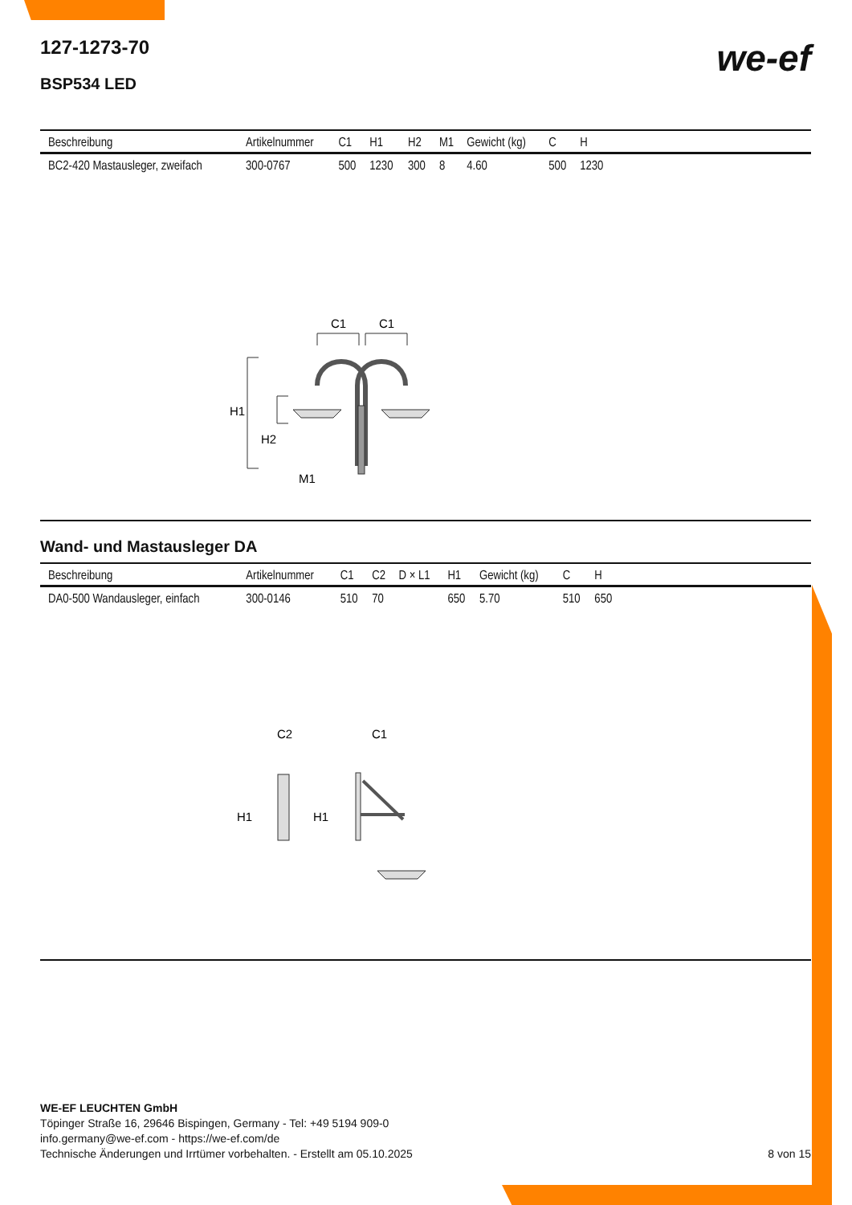we-ef
127-1273-70
BSP534 LED
| Beschreibung | Artikelnummer | C1 | H1 | H2 | M1 | Gewicht (kg) | C | H | |
| --- | --- | --- | --- | --- | --- | --- | --- | --- | --- |
| BC2-420 Mastausleger, zweifach | 300-0767 | 500 | 1230 | 300 | 8 | 4.60 | 500 | 1230 | |
C1
C1
H1
H2
M1
Wand- und Mastausleger DA
| Beschreibung | Artikelnummer | C1 | C2 | D × L1 | H1 | Gewicht (kg) | C | H | |
| --- | --- | --- | --- | --- | --- | --- | --- | --- | --- |
| DA0-500 Wandausleger, einfach | 300-0146 | 510 | 70 | | 650 | 5.70 | 510 | 650 | |
C2
C1
H1
H1
WE-EF LEUCHTEN GmbH
Töpinger Straße 16, 29646 Bispingen, Germany - Tel: +49 5194 909-0
info.germany@we-ef.com - https://we-ef.com/de
Technische Änderungen und Irrtümer vorbehalten. - Erstellt am 05.10.2025 8 von 15